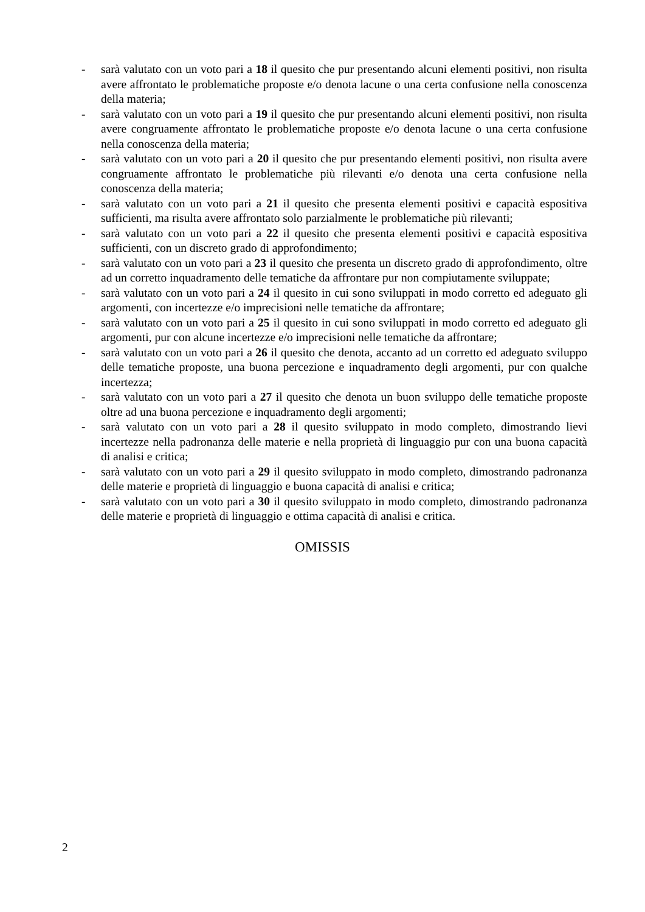- sarà valutato con un voto pari a 18 il quesito che pur presentando alcuni elementi positivi, non risulta avere affrontato le problematiche proposte e/o denota lacune o una certa confusione nella conoscenza della materia;
- sarà valutato con un voto pari a 19 il quesito che pur presentando alcuni elementi positivi, non risulta avere congruamente affrontato le problematiche proposte e/o denota lacune o una certa confusione nella conoscenza della materia;
- sarà valutato con un voto pari a 20 il quesito che pur presentando elementi positivi, non risulta avere congruamente affrontato le problematiche più rilevanti e/o denota una certa confusione nella conoscenza della materia;
- sarà valutato con un voto pari a 21 il quesito che presenta elementi positivi e capacità espositiva sufficienti, ma risulta avere affrontato solo parzialmente le problematiche più rilevanti;
- sarà valutato con un voto pari a 22 il quesito che presenta elementi positivi e capacità espositiva sufficienti, con un discreto grado di approfondimento;
- sarà valutato con un voto pari a 23 il quesito che presenta un discreto grado di approfondimento, oltre ad un corretto inquadramento delle tematiche da affrontare pur non compiutamente sviluppate;
- sarà valutato con un voto pari a 24 il quesito in cui sono sviluppati in modo corretto ed adeguato gli argomenti, con incertezze e/o imprecisioni nelle tematiche da affrontare;
- sarà valutato con un voto pari a 25 il quesito in cui sono sviluppati in modo corretto ed adeguato gli argomenti, pur con alcune incertezze e/o imprecisioni nelle tematiche da affrontare;
- sarà valutato con un voto pari a 26 il quesito che denota, accanto ad un corretto ed adeguato sviluppo delle tematiche proposte, una buona percezione e inquadramento degli argomenti, pur con qualche incertezza;
- sarà valutato con un voto pari a 27 il quesito che denota un buon sviluppo delle tematiche proposte oltre ad una buona percezione e inquadramento degli argomenti;
- sarà valutato con un voto pari a 28 il quesito sviluppato in modo completo, dimostrando lievi incertezze nella padronanza delle materie e nella proprietà di linguaggio pur con una buona capacità di analisi e critica;
- sarà valutato con un voto pari a 29 il quesito sviluppato in modo completo, dimostrando padronanza delle materie e proprietà di linguaggio e buona capacità di analisi e critica;
- sarà valutato con un voto pari a 30 il quesito sviluppato in modo completo, dimostrando padronanza delle materie e proprietà di linguaggio e ottima capacità di analisi e critica.
OMISSIS
2